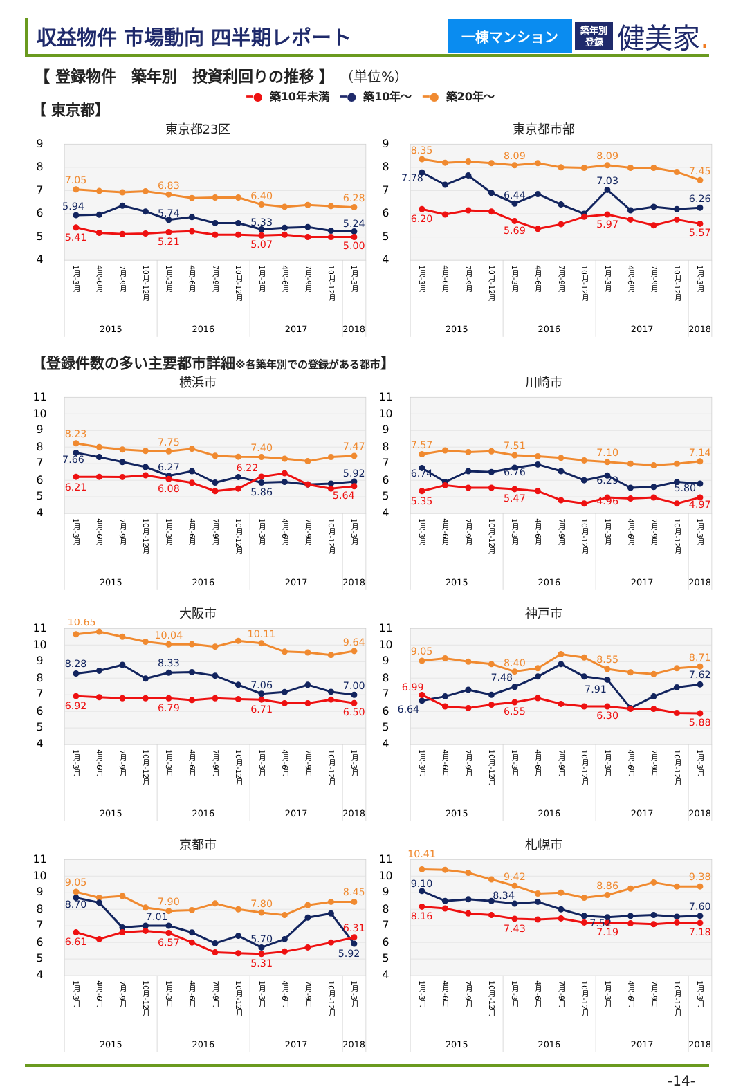収益物件 市場動向 四半期レポート
一棟マンション
築年別
登録
健美家.
【 登録物件　築年別　投資利回りの推移 】 （単位%）
━● 築10年未満 ━● 築10年～ ━● 築20年～
【 東京都】
東京都23区
9
8
7
6
5
4
7.05
6.83
6.40
6.28
5.94
5.74
5.33
5.24
5.41
5.21
5.07
5.00
1月-3月
4月-6月
7月-9月
10月-12月
1月-3月
4月-6月
7月-9月
10月-12月
1月-3月
4月-6月
7月-9月
10月-12月
1月-3月
2015
2016
2017
2018
東京都市部
9
8
7
6
5
4
8.35
8.09
8.09
7.45
7.78
6.44
7.03
6.26
6.20
5.69
5.97
5.57
1月-3月
4月-6月
7月-9月
10月-12月
1月-3月
4月-6月
7月-9月
10月-12月
1月-3月
4月-6月
7月-9月
10月-12月
1月-3月
2015
2016
2017
2018
【登録件数の多い主要都市詳細※各築年別での登録がある都市】
横浜市
11
10
9
8
7
6
5
4
8.23
7.75
7.40
7.47
7.66
6.27
5.86
5.92
6.21
6.08
6.22
5.64
1月-3月
4月-6月
7月-9月
10月-12月
1月-3月
4月-6月
7月-9月
10月-12月
1月-3月
4月-6月
7月-9月
10月-12月
1月-3月
2015
2016
2017
2018
川崎市
11
10
9
8
7
6
5
4
7.57
7.51
7.10
7.14
6.74
6.76
6.29
5.80
5.35
5.47
4.96
4.97
1月-3月
4月-6月
7月-9月
10月-12月
1月-3月
4月-6月
7月-9月
10月-12月
1月-3月
4月-6月
7月-9月
10月-12月
1月-3月
2015
2016
2017
2018
大阪市
11
10
9
8
7
6
5
4
10.65
10.04
10.11
9.64
8.28
8.33
7.06
7.00
6.92
6.79
6.71
6.50
1月-3月
4月-6月
7月-9月
10月-12月
1月-3月
4月-6月
7月-9月
10月-12月
1月-3月
4月-6月
7月-9月
10月-12月
1月-3月
2015
2016
2017
2018
神戸市
11
10
9
8
7
6
5
4
9.05
8.40
8.55
8.71
6.64
7.48
7.91
7.62
6.99
6.55
6.30
5.88
1月-3月
4月-6月
7月-9月
10月-12月
1月-3月
4月-6月
7月-9月
10月-12月
1月-3月
4月-6月
7月-9月
10月-12月
1月-3月
2015
2016
2017
2018
京都市
11
10
9
8
7
6
5
4
9.05
7.90
7.80
8.45
8.70
7.01
5.70
5.92
6.61
6.57
5.31
6.31
1月-3月
4月-6月
7月-9月
10月-12月
1月-3月
4月-6月
7月-9月
10月-12月
1月-3月
4月-6月
7月-9月
10月-12月
1月-3月
2015
2016
2017
2018
札幌市
11
10
9
8
7
6
5
4
10.41
9.42
8.86
9.38
9.10
8.34
7.52
7.60
8.16
7.43
7.19
7.18
1月-3月
4月-6月
7月-9月
10月-12月
1月-3月
4月-6月
7月-9月
10月-12月
1月-3月
4月-6月
7月-9月
10月-12月
1月-3月
2015
2016
2017
2018
-14-